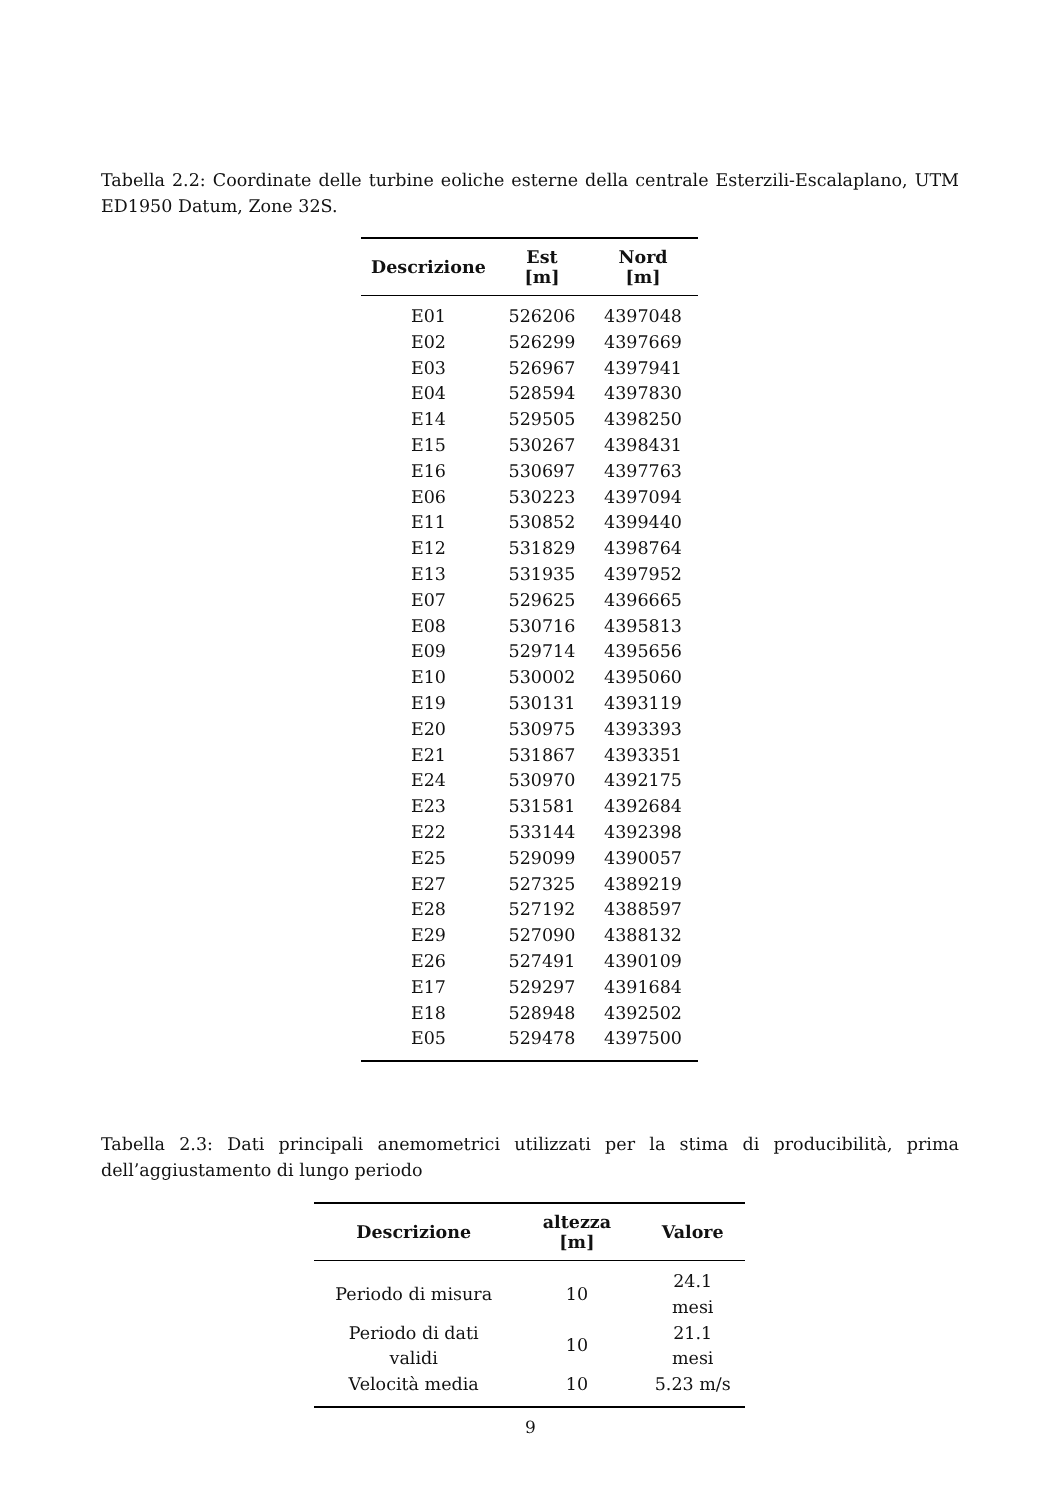Tabella 2.2: Coordinate delle turbine eoliche esterne della centrale Esterzili-Escalaplano, UTM ED1950 Datum, Zone 32S.
| Descrizione | Est [m] | Nord [m] |
| --- | --- | --- |
| E01 | 526206 | 4397048 |
| E02 | 526299 | 4397669 |
| E03 | 526967 | 4397941 |
| E04 | 528594 | 4397830 |
| E14 | 529505 | 4398250 |
| E15 | 530267 | 4398431 |
| E16 | 530697 | 4397763 |
| E06 | 530223 | 4397094 |
| E11 | 530852 | 4399440 |
| E12 | 531829 | 4398764 |
| E13 | 531935 | 4397952 |
| E07 | 529625 | 4396665 |
| E08 | 530716 | 4395813 |
| E09 | 529714 | 4395656 |
| E10 | 530002 | 4395060 |
| E19 | 530131 | 4393119 |
| E20 | 530975 | 4393393 |
| E21 | 531867 | 4393351 |
| E24 | 530970 | 4392175 |
| E23 | 531581 | 4392684 |
| E22 | 533144 | 4392398 |
| E25 | 529099 | 4390057 |
| E27 | 527325 | 4389219 |
| E28 | 527192 | 4388597 |
| E29 | 527090 | 4388132 |
| E26 | 527491 | 4390109 |
| E17 | 529297 | 4391684 |
| E18 | 528948 | 4392502 |
| E05 | 529478 | 4397500 |
Tabella 2.3: Dati principali anemometrici utilizzati per la stima di producibilità, prima dell’aggiustamento di lungo periodo
| Descrizione | altezza [m] | Valore |
| --- | --- | --- |
| Periodo di misura | 10 | 24.1 mesi |
| Periodo di dati validi | 10 | 21.1 mesi |
| Velocità media | 10 | 5.23 m/s |
9